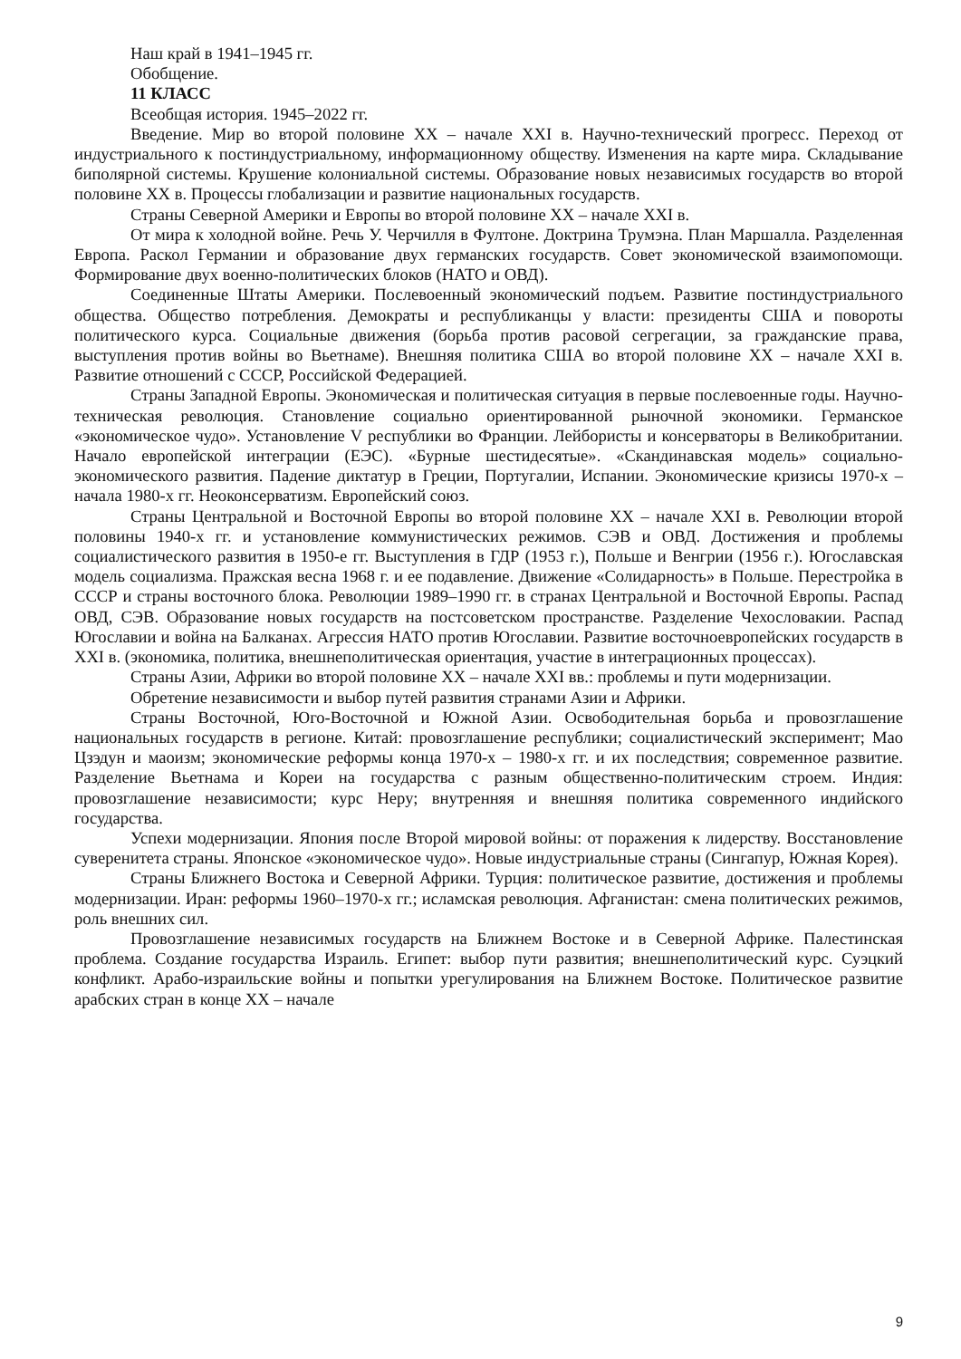Наш край в 1941–1945 гг.
Обобщение.
11 КЛАСС
Всеобщая история. 1945–2022 гг.
Введение. Мир во второй половине XX – начале XXI в. Научно-технический прогресс. Переход от индустриального к постиндустриальному, информационному обществу. Изменения на карте мира. Складывание биполярной системы. Крушение колониальной системы. Образование новых независимых государств во второй половине XX в. Процессы глобализации и развитие национальных государств.
Страны Северной Америки и Европы во второй половине XX – начале XXI в.
От мира к холодной войне. Речь У. Черчилля в Фултоне. Доктрина Трумэна. План Маршалла. Разделенная Европа. Раскол Германии и образование двух германских государств. Совет экономической взаимопомощи. Формирование двух военно-политических блоков (НАТО и ОВД).
Соединенные Штаты Америки. Послевоенный экономический подъем. Развитие постиндустриального общества. Общество потребления. Демократы и республиканцы у власти: президенты США и повороты политического курса. Социальные движения (борьба против расовой сегрегации, за гражданские права, выступления против войны во Вьетнаме). Внешняя политика США во второй половине XX – начале XXI в. Развитие отношений с СССР, Российской Федерацией.
Страны Западной Европы. Экономическая и политическая ситуация в первые послевоенные годы. Научно-техническая революция. Становление социально ориентированной рыночной экономики. Германское «экономическое чудо». Установление V республики во Франции. Лейбористы и консерваторы в Великобритании. Начало европейской интеграции (ЕЭС). «Бурные шестидесятые». «Скандинавская модель» социально-экономического развития. Падение диктатур в Греции, Португалии, Испании. Экономические кризисы 1970-х – начала 1980-х гг. Неоконсерватизм. Европейский союз.
Страны Центральной и Восточной Европы во второй половине XX – начале XXI в. Революции второй половины 1940-х гг. и установление коммунистических режимов. СЭВ и ОВД. Достижения и проблемы социалистического развития в 1950-е гг. Выступления в ГДР (1953 г.), Польше и Венгрии (1956 г.). Югославская модель социализма. Пражская весна 1968 г. и ее подавление. Движение «Солидарность» в Польше. Перестройка в СССР и страны восточного блока. Революции 1989–1990 гг. в странах Центральной и Восточной Европы. Распад ОВД, СЭВ. Образование новых государств на постсоветском пространстве. Разделение Чехословакии. Распад Югославии и война на Балканах. Агрессия НАТО против Югославии. Развитие восточноевропейских государств в XXI в. (экономика, политика, внешнеполитическая ориентация, участие в интеграционных процессах).
Страны Азии, Африки во второй половине XX – начале XXI вв.: проблемы и пути модернизации.
Обретение независимости и выбор путей развития странами Азии и Африки.
Страны Восточной, Юго-Восточной и Южной Азии. Освободительная борьба и провозглашение национальных государств в регионе. Китай: провозглашение республики; социалистический эксперимент; Мао Цзэдун и маоизм; экономические реформы конца 1970-х – 1980-х гг. и их последствия; современное развитие. Разделение Вьетнама и Кореи на государства с разным общественно-политическим строем. Индия: провозглашение независимости; курс Неру; внутренняя и внешняя политика современного индийского государства.
Успехи модернизации. Япония после Второй мировой войны: от поражения к лидерству. Восстановление суверенитета страны. Японское «экономическое чудо». Новые индустриальные страны (Сингапур, Южная Корея).
Страны Ближнего Востока и Северной Африки. Турция: политическое развитие, достижения и проблемы модернизации. Иран: реформы 1960–1970-х гг.; исламская революция. Афганистан: смена политических режимов, роль внешних сил.
Провозглашение независимых государств на Ближнем Востоке и в Северной Африке. Палестинская проблема. Создание государства Израиль. Египет: выбор пути развития; внешнеполитический курс. Суэцкий конфликт. Арабо-израильские войны и попытки урегулирования на Ближнем Востоке. Политическое развитие арабских стран в конце XX – начале
9